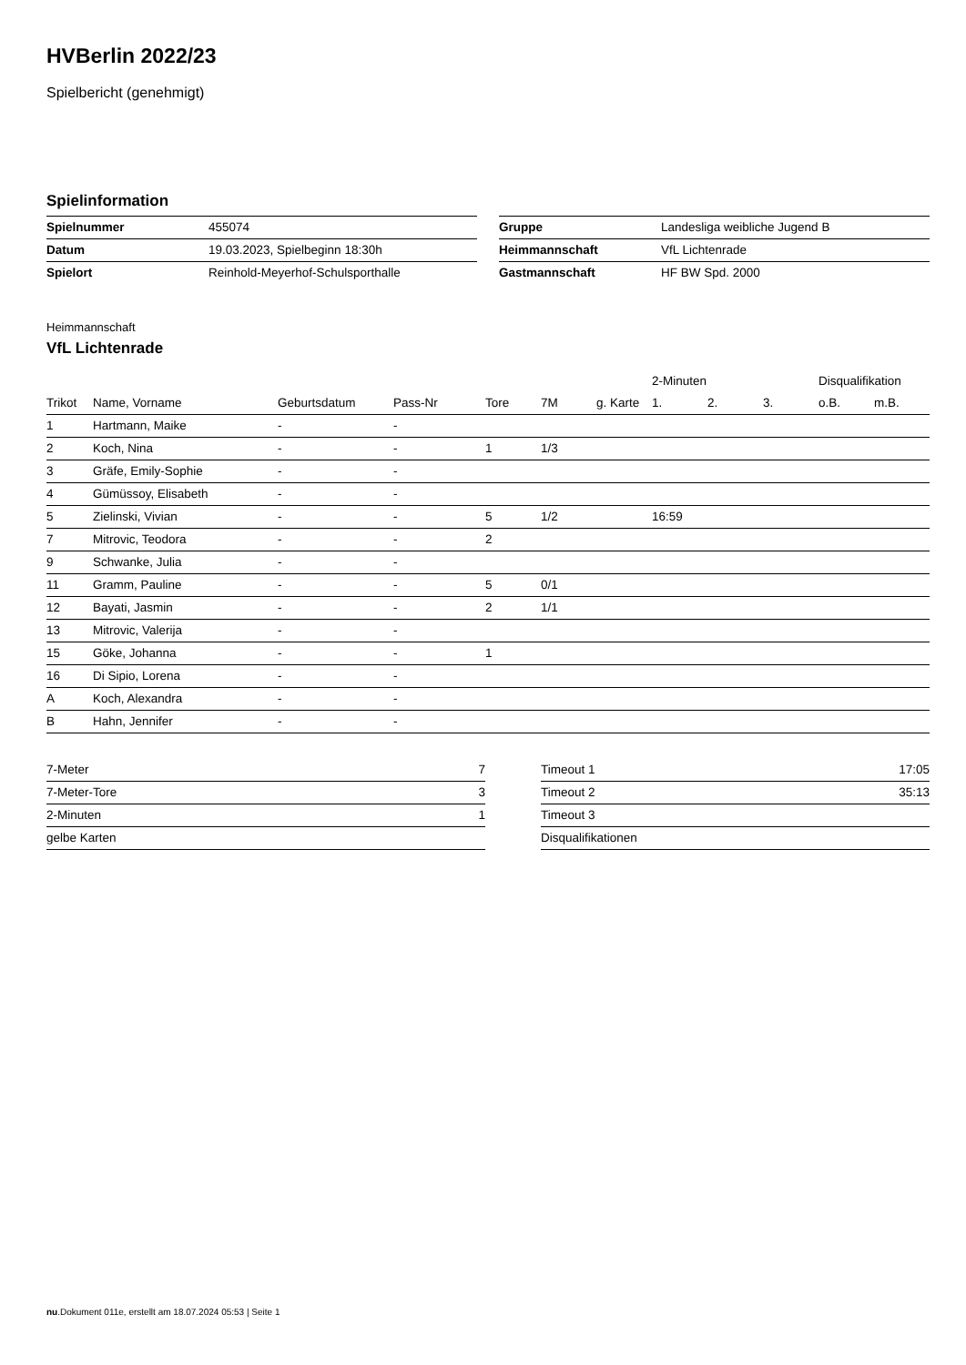HVBerlin 2022/23
Spielbericht (genehmigt)
Spielinformation
| Spielnummer | 455074 |
| Datum | 19.03.2023, Spielbeginn 18:30h |
| Spielort | Reinhold-Meyerhof-Schulsporthalle |
| Gruppe | Landesliga weibliche Jugend B |
| Heimmannschaft | VfL Lichtenrade |
| Gastmannschaft | HF BW Spd. 2000 |
Heimmannschaft
VfL Lichtenrade
| | | | | | | | 2-Minuten | | | Disqualifikation | |
| --- | --- | --- | --- | --- | --- | --- | --- | --- | --- | --- | --- |
| Trikot | Name, Vorname | Geburtsdatum | Pass-Nr | Tore | 7M | g. Karte | 1. | 2. | 3. | o.B. | m.B. |
| 1 | Hartmann, Maike | - | - | | | | | | | | |
| 2 | Koch, Nina | - | - | 1 | 1/3 | | | | | | |
| 3 | Gräfe, Emily-Sophie | - | - | | | | | | | | |
| 4 | Gümüssoy, Elisabeth | - | - | | | | | | | | |
| 5 | Zielinski, Vivian | - | - | 5 | 1/2 | | 16:59 | | | | |
| 7 | Mitrovic, Teodora | - | - | 2 | | | | | | | |
| 9 | Schwanke, Julia | - | - | | | | | | | | |
| 11 | Gramm, Pauline | - | - | 5 | 0/1 | | | | | | |
| 12 | Bayati, Jasmin | - | - | 2 | 1/1 | | | | | | |
| 13 | Mitrovic, Valerija | - | - | | | | | | | | |
| 15 | Göke, Johanna | - | - | 1 | | | | | | | |
| 16 | Di Sipio, Lorena | - | - | | | | | | | | |
| A | Koch, Alexandra | - | - | | | | | | | | |
| B | Hahn, Jennifer | - | - | | | | | | | | |
| 7-Meter | 7 |
| 7-Meter-Tore | 3 |
| 2-Minuten | 1 |
| gelbe Karten | |
| Timeout 1 | 17:05 |
| Timeout 2 | 35:13 |
| Timeout 3 | |
| Disqualifikationen | |
nu.Dokument 011e, erstellt am 18.07.2024 05:53 | Seite 1